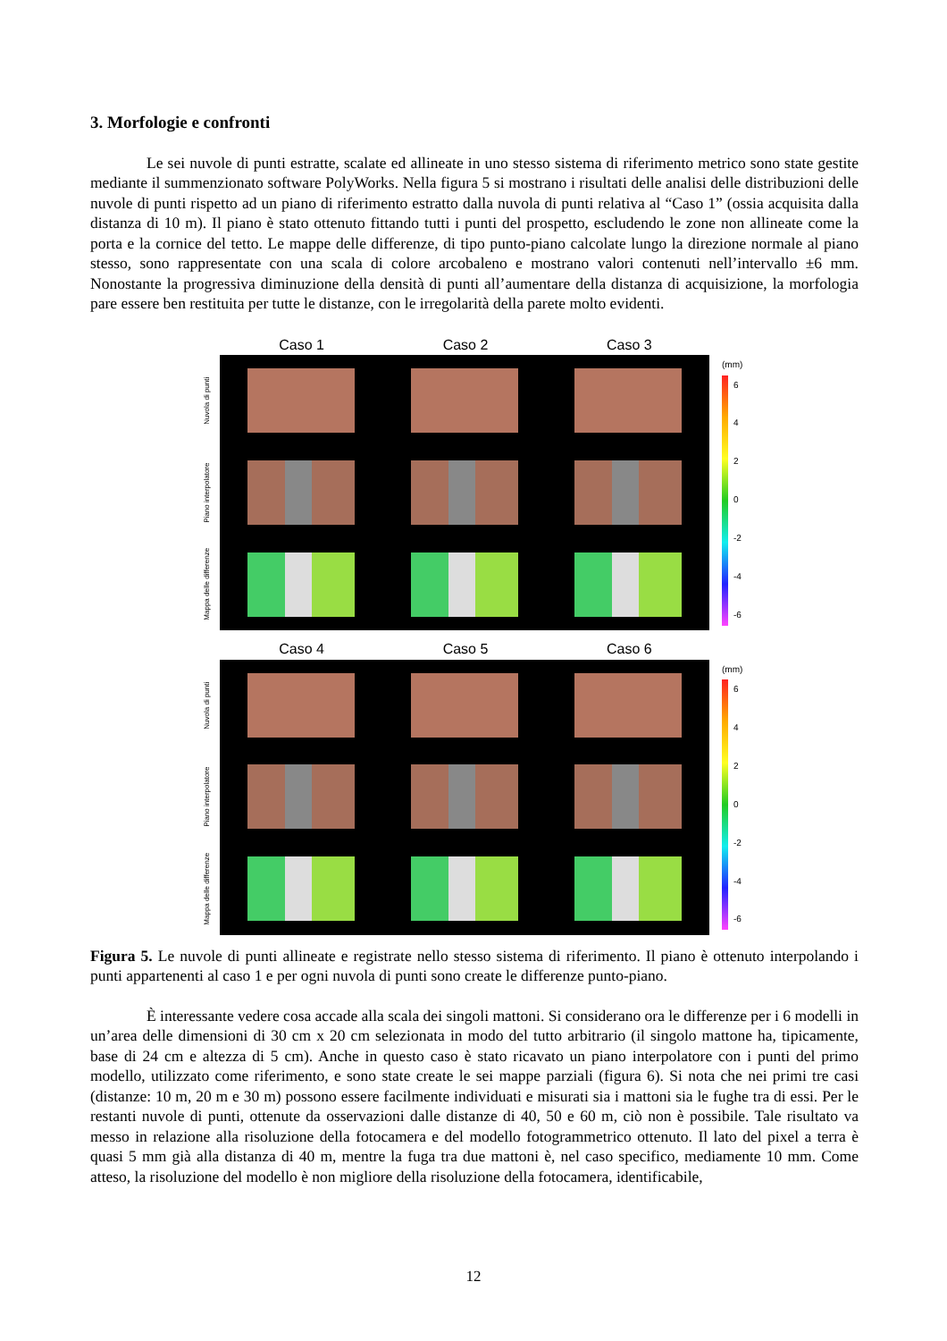3. Morfologie e confronti
Le sei nuvole di punti estratte, scalate ed allineate in uno stesso sistema di riferimento metrico sono state gestite mediante il summenzionato software PolyWorks. Nella figura 5 si mostrano i risultati delle analisi delle distribuzioni delle nuvole di punti rispetto ad un piano di riferimento estratto dalla nuvola di punti relativa al “Caso 1” (ossia acquisita dalla distanza di 10 m). Il piano è stato ottenuto fittando tutti i punti del prospetto, escludendo le zone non allineate come la porta e la cornice del tetto. Le mappe delle differenze, di tipo punto-piano calcolate lungo la direzione normale al piano stesso, sono rappresentate con una scala di colore arcobaleno e mostrano valori contenuti nell’intervallo ±6 mm. Nonostante la progressiva diminuzione della densità di punti all’aumentare della distanza di acquisizione, la morfologia pare essere ben restituita per tutte le distanze, con le irregolarità della parete molto evidenti.
Caso 1 Caso 2 Caso 3
Nuvola di punti
Piano interpolatore
Mappa delle differenze
(mm)
6420
-2
-4
-6
Caso 4 Caso 5 Caso 6
Nuvola di punti
Piano interpolatore
Mappa delle differenze
(mm)
6420
-2
-4
-6
Figura 5. Le nuvole di punti allineate e registrate nello stesso sistema di riferimento. Il piano è ottenuto interpolando i punti appartenenti al caso 1 e per ogni nuvola di punti sono create le differenze punto-piano.
È interessante vedere cosa accade alla scala dei singoli mattoni. Si considerano ora le differenze per i 6 modelli in un’area delle dimensioni di 30 cm x 20 cm selezionata in modo del tutto arbitrario (il singolo mattone ha, tipicamente, base di 24 cm e altezza di 5 cm). Anche in questo caso è stato ricavato un piano interpolatore con i punti del primo modello, utilizzato come riferimento, e sono state create le sei mappe parziali (figura 6). Si nota che nei primi tre casi (distanze: 10 m, 20 m e 30 m) possono essere facilmente individuati e misurati sia i mattoni sia le fughe tra di essi. Per le restanti nuvole di punti, ottenute da osservazioni dalle distanze di 40, 50 e 60 m, ciò non è possibile. Tale risultato va messo in relazione alla risoluzione della fotocamera e del modello fotogrammetrico ottenuto. Il lato del pixel a terra è quasi 5 mm già alla distanza di 40 m, mentre la fuga tra due mattoni è, nel caso specifico, mediamente 10 mm. Come atteso, la risoluzione del modello è non migliore della risoluzione della fotocamera, identificabile,
12